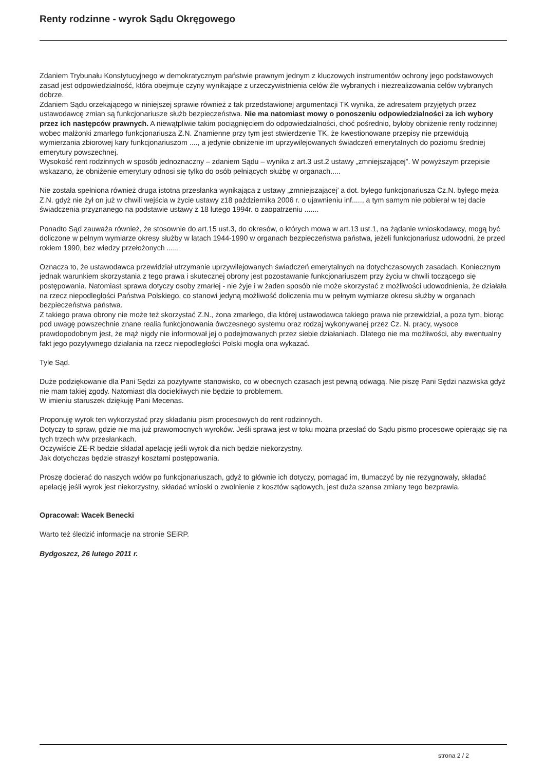Renty rodzinne - wyrok Sądu Okręgowego
Zdaniem Trybunału Konstytucyjnego w demokratycznym państwie prawnym jednym z kluczowych instrumentów ochrony jego podstawowych zasad jest odpowiedzialność, która obejmuje czyny wynikające z urzeczywistnienia celów źle wybranych i niezrealizowania celów wybranych dobrze.
Zdaniem Sądu orzekającego w niniejszej sprawie również z tak przedstawionej argumentacji TK wynika, że adresatem przyjętych przez ustawodawcę zmian są funkcjonariusze służb bezpieczeństwa. Nie ma natomiast mowy o ponoszeniu odpowiedzialności za ich wybory przez ich następców prawnych. A niewątpliwie takim pociągnięciem do odpowiedzialności, choć pośrednio, byłoby obniżenie renty rodzinnej wobec małżonki zmarłego funkcjonariusza Z.N. Znamienne przy tym jest stwierdzenie TK, że kwestionowane przepisy nie przewidują wymierzania zbiorowej kary funkcjonariuszom ...., a jedynie obniżenie im uprzywilejowanych świadczeń emerytalnych do poziomu średniej emerytury powszechnej.
Wysokość rent rodzinnych w sposób jednoznaczny – zdaniem Sądu – wynika z art.3 ust.2 ustawy „zmniejszającej”. W powyższym przepisie wskazano, że obniżenie emerytury odnosi się tylko do osób pełniących służbę w organach.....
Nie została spełniona również druga istotna przesłanka wynikająca z ustawy „zmniejszającej’ a dot. byłego funkcjonariusza Cz.N. byłego męża Z.N. gdyż nie żył on już w chwili wejścia w życie ustawy z18 października 2006 r. o ujawnieniu inf....., a tym samym nie pobierał w tej dacie świadczenia przyznanego na podstawie ustawy z 18 lutego 1994r. o zaopatrzeniu .......
Ponadto Sąd zauważa również, że stosownie do art.15 ust.3, do okresów, o których mowa w art.13 ust.1, na żądanie wnioskodawcy, mogą być doliczone w pełnym wymiarze okresy służby w latach 1944-1990 w organach bezpieczeństwa państwa, jeżeli funkcjonariusz udowodni, że przed rokiem 1990, bez wiedzy przełożonych ......
Oznacza to, że ustawodawca przewidział utrzymanie uprzywilejowanych świadczeń emerytalnych na dotychczasowych zasadach. Koniecznym jednak warunkiem skorzystania z tego prawa i skutecznej obrony jest pozostawanie funkcjonariuszem przy życiu w chwili toczącego się postępowania. Natomiast sprawa dotyczy osoby zmarłej - nie żyje i w żaden sposób nie może skorzystać z możliwości udowodnienia, że działała na rzecz niepodległości Państwa Polskiego, co stanowi jedyną możliwość doliczenia mu w pełnym wymiarze okresu służby w organach bezpieczeństwa państwa.
Z takiego prawa obrony nie może też skorzystać Z.N., żona zmarłego, dla której ustawodawca takiego prawa nie przewidział, a poza tym, biorąc pod uwagę powszechnie znane realia funkcjonowania ówczesnego systemu oraz rodzaj wykonywanej przez Cz. N. pracy, wysoce prawdopodobnym jest, że mąż nigdy nie informował jej o podejmowanych przez siebie działaniach. Dlatego nie ma możliwości, aby ewentualny fakt jego pozytywnego działania na rzecz niepodległości Polski mogła ona wykazać.
Tyle Sąd.
Duże podziękowanie dla Pani Sędzi za pozytywne stanowisko, co w obecnych czasach jest pewną odwagą. Nie piszę Pani Sędzi nazwiska gdyż nie mam takiej zgody. Natomiast dla dociekliwych nie będzie to problemem.
W imieniu staruszek dziękuję Pani Mecenas.
Proponuję wyrok ten wykorzystać przy składaniu pism procesowych do rent rodzinnych.
Dotyczy to spraw, gdzie nie ma już prawomocnych wyroków. Jeśli sprawa jest w toku można przesłać do Sądu pismo procesowe opierając się na tych trzech w/w przesłankach.
Oczywiście ZE-R będzie składał apelację jeśli wyrok dla nich będzie niekorzystny.
Jak dotychczas będzie straszył kosztami postępowania.
Proszę docierać do naszych wdów po funkcjonariuszach, gdyż to głównie ich dotyczy, pomagać im, tłumaczyć by nie rezygnowały, składać apelację jeśli wyrok jest niekorzystny, składać wnioski o zwolnienie z kosztów sądowych, jest duża szansa zmiany tego bezprawia.
Opracował: Wacek Benecki
Warto też śledzić informacje na stronie SEiRP.
Bydgoszcz, 26 lutego 2011 r.
strona 2 / 2